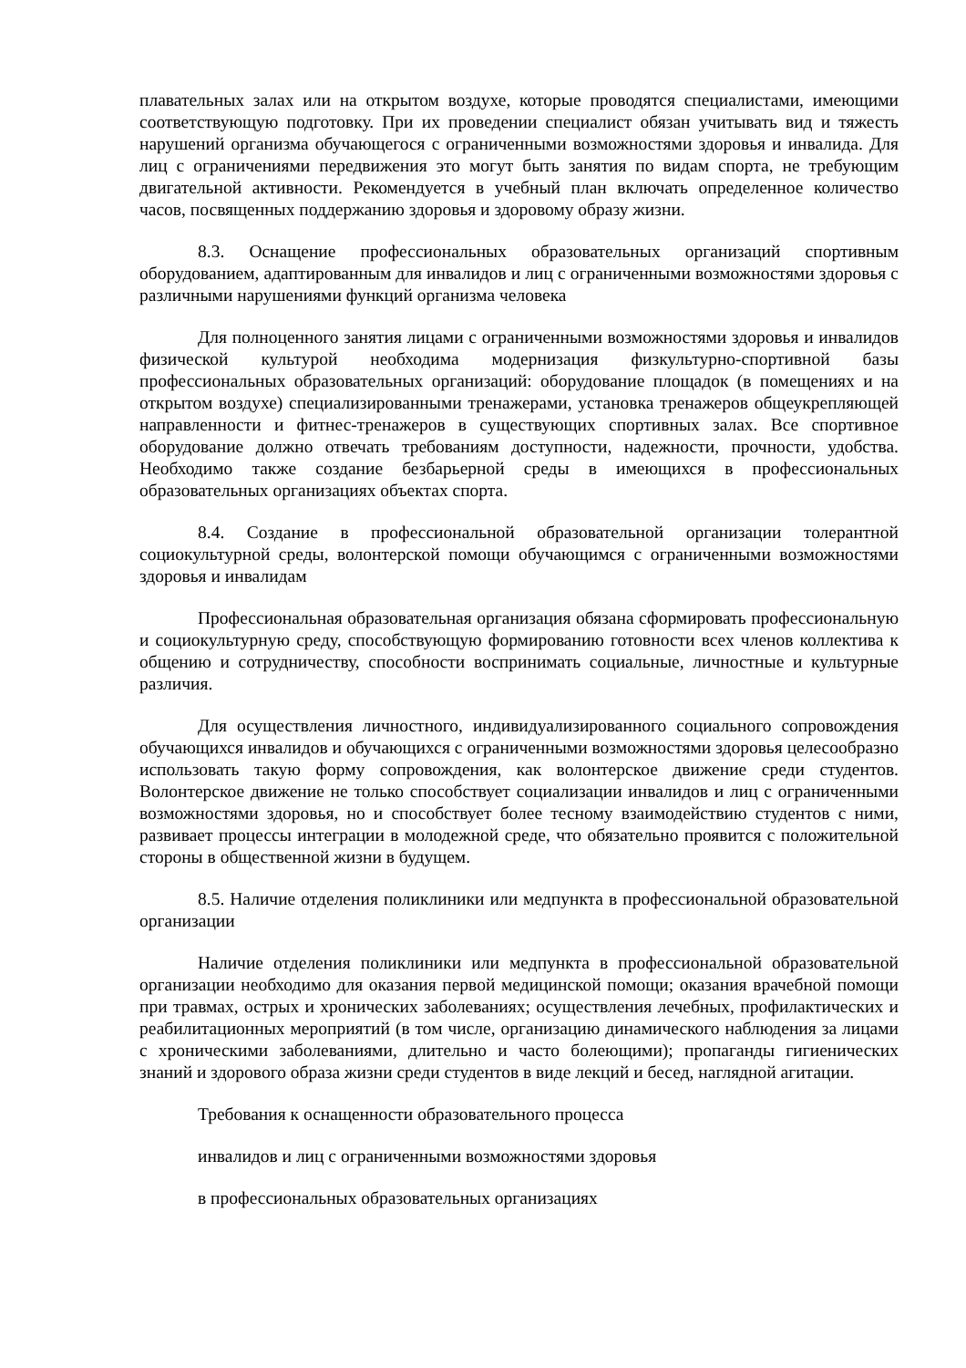плавательных залах или на открытом воздухе, которые проводятся специалистами, имеющими соответствующую подготовку. При их проведении специалист обязан учитывать вид и тяжесть нарушений организма обучающегося с ограниченными возможностями здоровья и инвалида. Для лиц с ограничениями передвижения это могут быть занятия по видам спорта, не требующим двигательной активности. Рекомендуется в учебный план включать определенное количество часов, посвященных поддержанию здоровья и здоровому образу жизни.
8.3. Оснащение профессиональных образовательных организаций спортивным оборудованием, адаптированным для инвалидов и лиц с ограниченными возможностями здоровья с различными нарушениями функций организма человека
Для полноценного занятия лицами с ограниченными возможностями здоровья и инвалидов физической культурой необходима модернизация физкультурно-спортивной базы профессиональных образовательных организаций: оборудование площадок (в помещениях и на открытом воздухе) специализированными тренажерами, установка тренажеров общеукрепляющей направленности и фитнес-тренажеров в существующих спортивных залах. Все спортивное оборудование должно отвечать требованиям доступности, надежности, прочности, удобства. Необходимо также создание безбарьерной среды в имеющихся в профессиональных образовательных организациях объектах спорта.
8.4. Создание в профессиональной образовательной организации толерантной социокультурной среды, волонтерской помощи обучающимся с ограниченными возможностями здоровья и инвалидам
Профессиональная образовательная организация обязана сформировать профессиональную и социокультурную среду, способствующую формированию готовности всех членов коллектива к общению и сотрудничеству, способности воспринимать социальные, личностные и культурные различия.
Для осуществления личностного, индивидуализированного социального сопровождения обучающихся инвалидов и обучающихся с ограниченными возможностями здоровья целесообразно использовать такую форму сопровождения, как волонтерское движение среди студентов. Волонтерское движение не только способствует социализации инвалидов и лиц с ограниченными возможностями здоровья, но и способствует более тесному взаимодействию студентов с ними, развивает процессы интеграции в молодежной среде, что обязательно проявится с положительной стороны в общественной жизни в будущем.
8.5. Наличие отделения поликлиники или медпункта в профессиональной образовательной организации
Наличие отделения поликлиники или медпункта в профессиональной образовательной организации необходимо для оказания первой медицинской помощи; оказания врачебной помощи при травмах, острых и хронических заболеваниях; осуществления лечебных, профилактических и реабилитационных мероприятий (в том числе, организацию динамического наблюдения за лицами с хроническими заболеваниями, длительно и часто болеющими); пропаганды гигиенических знаний и здорового образа жизни среди студентов в виде лекций и бесед, наглядной агитации.
Требования к оснащенности образовательного процесса
инвалидов и лиц с ограниченными возможностями здоровья
в профессиональных образовательных организациях